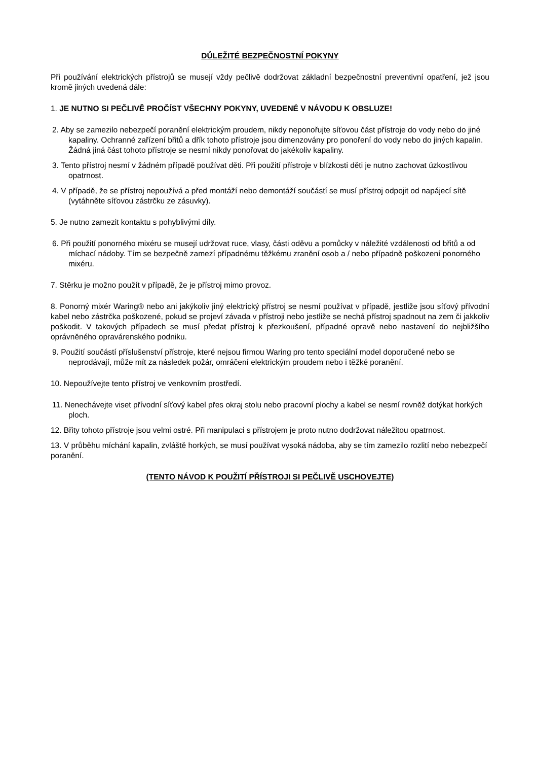DŮLEŽITÉ BEZPEČNOSTNÍ POKYNY
Při používání elektrických přístrojů se musejí vždy pečlivě dodržovat základní bezpečnostní preventivní opatření, jež jsou kromě jiných uvedená dále:
1. JE NUTNO SI PEČLIVĚ PROČÍST VŠECHNY POKYNY, UVEDENÉ V NÁVODU K OBSLUZE!
2. Aby se zamezilo nebezpečí poranění elektrickým proudem, nikdy neponořujte síťovou část přístroje do vody nebo do jiné kapaliny. Ochranné zařízení břitů a dřík tohoto přístroje jsou dimenzovány pro ponoření do vody nebo do jiných kapalin. Žádná jiná část tohoto přístroje se nesmí nikdy ponořovat do jakékoliv kapaliny.
3. Tento přístroj nesmí v žádném případě používat děti. Při použití přístroje v blízkosti děti je nutno zachovat úzkostlivou opatrnost.
4. V případě, že se přístroj nepoužívá a před montáží nebo demontáží součástí se musí přístroj odpojit od napájecí sítě (vytáhněte síťovou zástrčku ze zásuvky).
5. Je nutno zamezit kontaktu s pohyblivými díly.
6. Při použití ponorného mixéru se musejí udržovat ruce, vlasy, části oděvu a pomůcky v náležité vzdálenosti od břitů a od míchací nádoby. Tím se bezpečně zamezí případnému těžkému zranění osob a / nebo případně poškození ponorného mixéru.
7. Stěrku je možno použít v případě, že je přístroj mimo provoz.
8. Ponorný mixér Waring® nebo ani jakýkoliv jiný elektrický přístroj se nesmí používat v případě, jestliže jsou síťový přívodní kabel nebo zástrčka poškozené, pokud se projeví závada v přístroji nebo jestliže se nechá přístroj spadnout na zem či jakkoliv poškodit. V takových případech se musí předat přístroj k přezkoušení, případné opravě nebo nastavení do nejbližšího oprávněného opravárenského podniku.
9. Použití součástí příslušenství přístroje, které nejsou firmou Waring pro tento speciální model doporučené nebo se neprodávají, může mít za následek požár, omráčení elektrickým proudem nebo i těžké poranění.
10. Nepoužívejte tento přístroj ve venkovním prostředí.
11. Nenechávejte viset přívodní síťový kabel přes okraj stolu nebo pracovní plochy a kabel se nesmí rovněž dotýkat horkých ploch.
12. Břity tohoto přístroje jsou velmi ostré. Při manipulaci s přístrojem je proto nutno dodržovat náležitou opatrnost.
13. V průběhu míchání kapalin, zvláště horkých, se musí používat vysoká nádoba, aby se tím zamezilo rozlití nebo nebezpečí poranění.
(TENTO NÁVOD K POUŽITÍ PŘÍSTROJI SI PEČLIVĚ USCHOVEJTE)